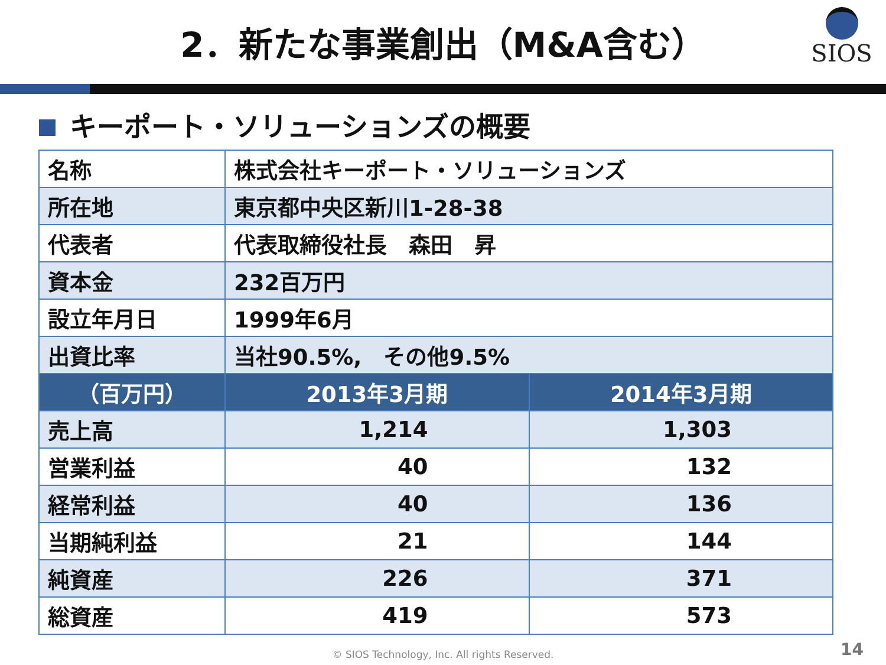2．新たな事業創出（M&A含む）
SIOS
キーポート・ソリューションズの概要
| 名称 | 株式会社キーポート・ソリューションズ | |
| 所在地 | 東京都中央区新川1-28-38 | |
| 代表者 | 代表取締役社長 森田 昇 | |
| 資本金 | 232百万円 | |
| 設立年月日 | 1999年6月 | |
| 出資比率 | 当社90.5%, その他9.5% | |
| （百万円） | 2013年3月期 | 2014年3月期 |
| 売上高 | 1,214 | 1,303 |
| 営業利益 | 40 | 132 |
| 経常利益 | 40 | 136 |
| 当期純利益 | 21 | 144 |
| 純資産 | 226 | 371 |
| 総資産 | 419 | 573 |
© SIOS Technology, Inc. All rights Reserved. 14